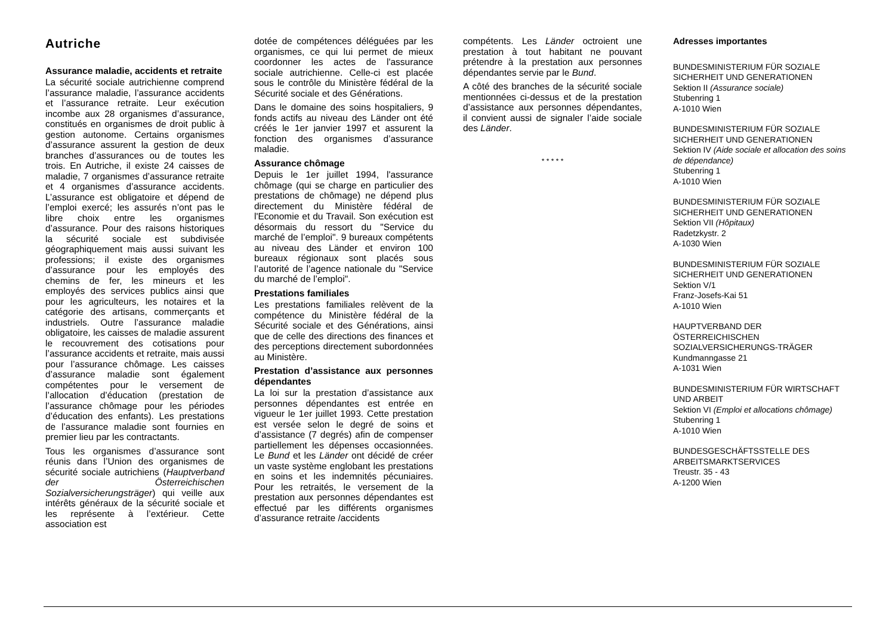Autriche
Assurance maladie, accidents et retraite
La sécurité sociale autrichienne comprend l’assurance maladie, l’assurance accidents et l’assurance retraite. Leur exécution incombe aux 28 organismes d’assurance, constitués en organismes de droit public à gestion autonome. Certains organismes d’assurance assurent la gestion de deux branches d’assurances ou de toutes les trois. En Autriche, il existe 24 caisses de maladie, 7 organismes d’assurance retraite et 4 organismes d’assurance accidents. L’assurance est obligatoire et dépend de l’emploi exercé; les assurés n’ont pas le libre choix entre les organismes d’assurance. Pour des raisons historiques la sécurité sociale est subdivisée géographiquement mais aussi suivant les professions; il existe des organismes d’assurance pour les employés des chemins de fer, les mineurs et les employés des services publics ainsi que pour les agriculteurs, les notaires et la catégorie des artisans, commerçants et industriels. Outre l’assurance maladie obligatoire, les caisses de maladie assurent le recouvrement des cotisations pour l’assurance accidents et retraite, mais aussi pour l’assurance chômage. Les caisses d’assurance maladie sont également compétentes pour le versement de l’allocation d’éducation (prestation de l’assurance chômage pour les périodes d’éducation des enfants). Les prestations de l’assurance maladie sont fournies en premier lieu par les contractants.
Tous les organismes d’assurance sont réunis dans l’Union des organismes de sécurité sociale autrichiens (Hauptverband der Österreichischen Sozialversicherungsträger) qui veille aux intérêts généraux de la sécurité sociale et les représente à l’extérieur. Cette association est
dotée de compétences déléguées par les organismes, ce qui lui permet de mieux coordonner les actes de l'assurance sociale autrichienne. Celle-ci est placée sous le contrôle du Ministère fédéral de la Sécurité sociale et des Générations.
Dans le domaine des soins hospitaliers, 9 fonds actifs au niveau des Länder ont été créés le 1er janvier 1997 et assurent la fonction des organismes d’assurance maladie.
Assurance chômage
Depuis le 1er juillet 1994, l'assurance chômage (qui se charge en particulier des prestations de chômage) ne dépend plus directement du Ministère fédéral de l'Economie et du Travail. Son exécution est désormais du ressort du "Service du marché de l’emploi". 9 bureaux compétents au niveau des Länder et environ 100 bureaux régionaux sont placés sous l’autorité de l’agence nationale du "Service du marché de l’emploi".
Prestations familiales
Les prestations familiales relèvent de la compétence du Ministère fédéral de la Sécurité sociale et des Générations, ainsi que de celle des directions des finances et des perceptions directement subordonnées au Ministère.
Prestation d’assistance aux personnes dépendantes
La loi sur la prestation d’assistance aux personnes dépendantes est entrée en vigueur le 1er juillet 1993. Cette prestation est versée selon le degré de soins et d’assistance (7 degrés) afin de compenser partiellement les dépenses occasionnées. Le Bund et les Länder ont décidé de créer un vaste système englobant les prestations en soins et les indemnités pécuniaires. Pour les retraités, le versement de la prestation aux personnes dépendantes est effectué par les différents organismes d’assurance retraite /accidents
compétents. Les Länder octroient une prestation à tout habitant ne pouvant prétendre à la prestation aux personnes dépendantes servie par le Bund.
A côté des branches de la sécurité sociale mentionnées ci-dessus et de la prestation d’assistance aux personnes dépendantes, il convient aussi de signaler l’aide sociale des Länder.
* * * * *
Adresses importantes
BUNDESMINISTERIUM FÜR SOZIALE SICHERHEIT UND GENERATIONEN
Sektion II (Assurance sociale)
Stubenring 1
A-1010 Wien
BUNDESMINISTERIUM FÜR SOZIALE SICHERHEIT UND GENERATIONEN
Sektion IV (Aide sociale et allocation des soins de dépendance)
Stubenring 1
A-1010 Wien
BUNDESMINISTERIUM FÜR SOZIALE SICHERHEIT UND GENERATIONEN
Sektion VII (Hôpitaux)
Radetzkystr. 2
A-1030 Wien
BUNDESMINISTERIUM FÜR SOZIALE SICHERHEIT UND GENERATIONEN
Sektion V/1
Franz-Josefs-Kai 51
A-1010 Wien
HAUPTVERBAND DER ÖSTERREICHISCHEN SOZIALVERSICHERUNGS-TRÄGER
Kundmanngasse 21
A-1031 Wien
BUNDESMINISTERIUM FÜR WIRTSCHAFT UND ARBEIT
Sektion VI (Emploi et allocations chômage)
Stubenring 1
A-1010 Wien
BUNDESGESCHÄFTSSTELLE DES ARBEITSMARKTSERVICES
Treustr. 35 - 43
A-1200 Wien